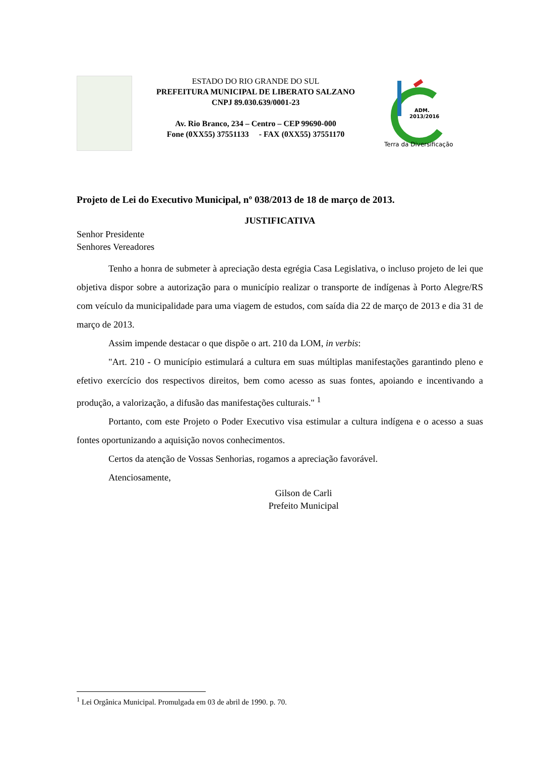ESTADO DO RIO GRANDE DO SUL
PREFEITURA MUNICIPAL DE LIBERATO SALZANO
CNPJ 89.030.639/0001-23
Av. Rio Branco, 234 – Centro – CEP 99690-000
Fone (0XX55) 37551133 - FAX (0XX55) 37551170
ADM.
2013/2016
Terra da Diversificação
Projeto de Lei do Executivo Municipal, nº 038/2013 de 18 de março de 2013.
JUSTIFICATIVA
Senhor Presidente
Senhores Vereadores
Tenho a honra de submeter à apreciação desta egrégia Casa Legislativa, o incluso projeto de lei que objetiva dispor sobre a autorização para o município realizar o transporte de indígenas à Porto Alegre/RS com veículo da municipalidade para uma viagem de estudos, com saída dia 22 de março de 2013 e dia 31 de março de 2013.
Assim impende destacar o que dispõe o art. 210 da LOM, in verbis:
"Art. 210 - O município estimulará a cultura em suas múltiplas manifestações garantindo pleno e efetivo exercício dos respectivos direitos, bem como acesso as suas fontes, apoiando e incentivando a produção, a valorização, a difusão das manifestações culturais." <sup>1</sup>
Portanto, com este Projeto o Poder Executivo visa estimular a cultura indígena e o acesso a suas fontes oportunizando a aquisição novos conhecimentos.
Certos da atenção de Vossas Senhorias, rogamos a apreciação favorável.
Atenciosamente,
Gilson de Carli
Prefeito Municipal
<sup>1</sup> Lei Orgânica Municipal. Promulgada em 03 de abril de 1990. p. 70.